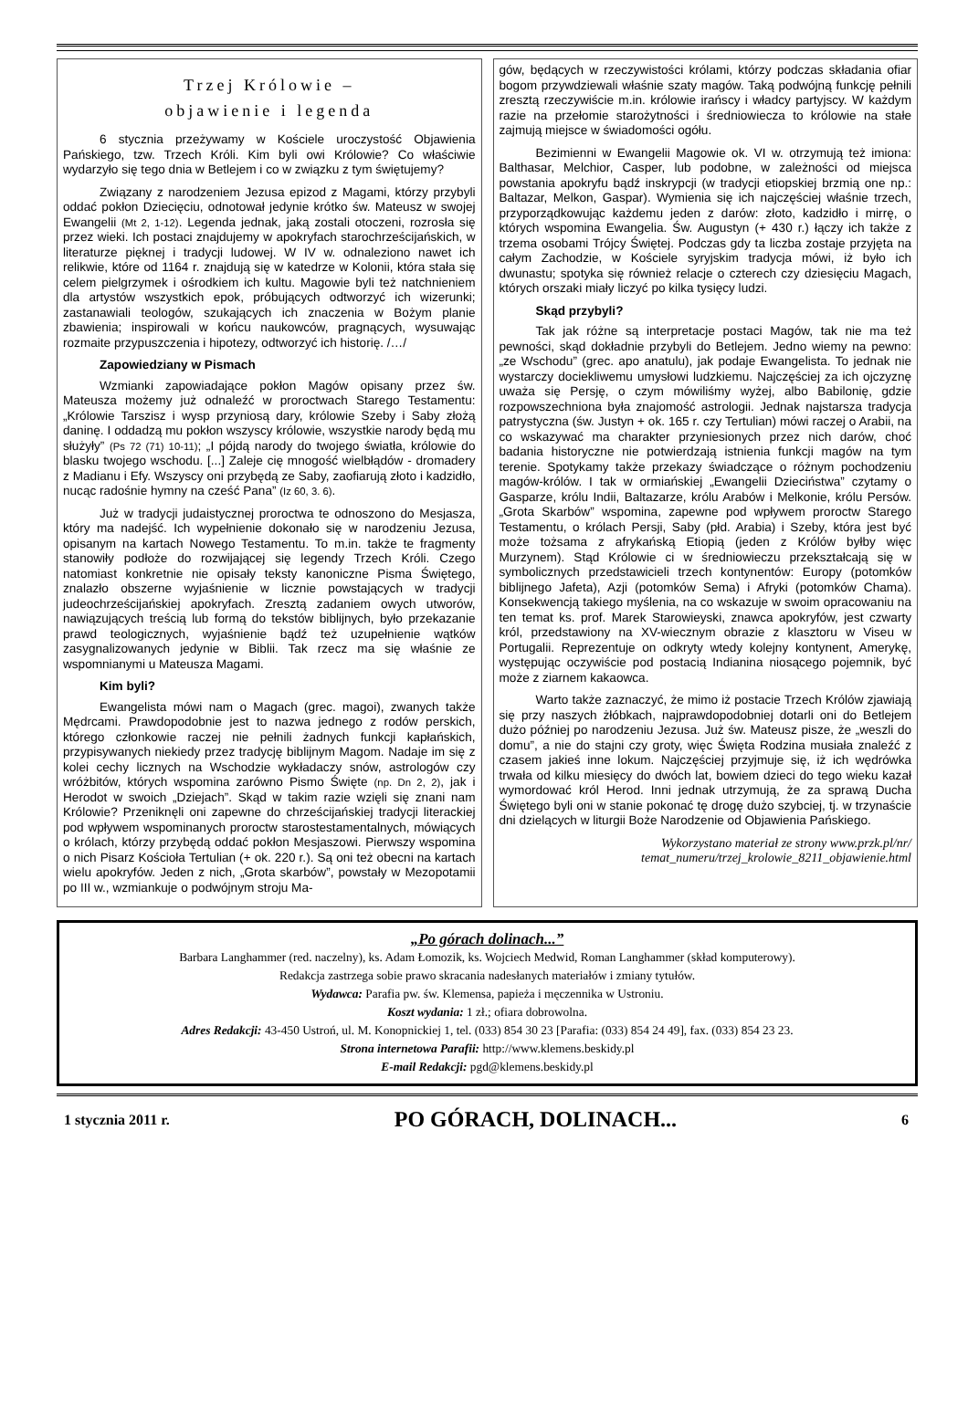Trzej Królowie –
objawienie i legenda
6 stycznia przeżywamy w Kościele uroczystość Objawienia Pańskiego, tzw. Trzech Króli. Kim byli owi Królowie? Co właściwie wydarzyło się tego dnia w Betlejem i co w związku z tym świętujemy?
Związany z narodzeniem Jezusa epizod z Magami, którzy przybyli oddać pokłon Dziecięciu, odnotował jedynie krótko św. Mateusz w swojej Ewangelii (Mt 2, 1-12). Legenda jednak, jaką zostali otoczeni, rozrosła się przez wieki. Ich postaci znajdujemy w apokryfach starochrześcijańskich, w literaturze pięknej i tradycji ludowej. W IV w. odnaleziono nawet ich relikwie, które od 1164 r. znajdują się w katedrze w Kolonii, która stała się celem pielgrzymek i ośrodkiem ich kultu. Magowie byli też natchnieniem dla artystów wszystkich epok, próbujących odtworzyć ich wizerunki; zastanawiali teologów, szukających ich znaczenia w Bożym planie zbawienia; inspirowali w końcu naukowców, pragnących, wysuwając rozmaite przypuszczenia i hipotezy, odtworzyć ich historię. /…/
Zapowiedziany w Pismach
Wzmianki zapowiadające pokłon Magów opisany przez św. Mateusza możemy już odnaleźć w proroctwach Starego Testamentu: „Królowie Tarszisz i wysp przyniosą dary, królowie Szeby i Saby złożą daninę. I oddadzą mu pokłon wszyscy królowie, wszystkie narody będą mu służyły” (Ps 72 (71) 10-11); „I pójdą narody do twojego światła, królowie do blasku twojego wschodu. [...] Zaleje cię mnogość wielbłądów - dromadery z Madianu i Efy. Wszyscy oni przybędą ze Saby, zaofiarują złoto i kadzidło, nucąc radośnie hymny na cześć Pana” (Iz 60, 3. 6).
Już w tradycji judaistycznej proroctwa te odnoszono do Mesjasza, który ma nadejść. Ich wypełnienie dokonało się w narodzeniu Jezusa, opisanym na kartach Nowego Testamentu. To m.in. także te fragmenty stanowiły podłoże do rozwijającej się legendy Trzech Króli. Czego natomiast konkretnie nie opisały teksty kanoniczne Pisma Świętego, znalazło obszerne wyjaśnienie w licznie powstających w tradycji judeochrześcijańskiej apokryfach. Zresztą zadaniem owych utworów, nawiązujących treścią lub formą do tekstów biblijnych, było przekazanie prawd teologicznych, wyjaśnienie bądź też uzupełnienie wątków zasygnalizowanych jedynie w Biblii. Tak rzecz ma się właśnie ze wspomnianymi u Mateusza Magami.
Kim byli?
Ewangelista mówi nam o Magach (grec. magoi), zwanych także Mędrcami. Prawdopodobnie jest to nazwa jednego z rodów perskich, którego członkowie raczej nie pełnili żadnych funkcji kapłańskich, przypisywanych niekiedy przez tradycję biblijnym Magom. Nadaje im się z kolei cechy licznych na Wschodzie wykładaczy snów, astrologów czy wróżbitów, których wspomina zarówno Pismo Święte (np. Dn 2, 2), jak i Herodot w swoich „Dziejach”. Skąd w takim razie wzięli się znani nam Królowie? Przeniknęli oni zapewne do chrześcijańskiej tradycji literackiej pod wpływem wspominanych proroctw starostestamentalnych, mówiących o królach, którzy przybędą oddać pokłon Mesjaszowi. Pierwszy wspomina o nich Pisarz Kościoła Tertulian (+ ok. 220 r.). Są oni też obecni na kartach wielu apokryfów. Jeden z nich, „Grota skarbów”, powstały w Mezopotamii po III w., wzmiankuje o podwójnym stroju Ma-
gów, będących w rzeczywistości królami, którzy podczas składania ofiar bogom przywdziewali właśnie szaty magów. Taką podwójną funkcję pełnili zresztą rzeczywiście m.in. królowie irańscy i władcy partyjscy. W każdym razie na przełomie starożytności i średniowiecza to królowie na stałe zajmują miejsce w świadomości ogółu.
Bezimienni w Ewangelii Magowie ok. VI w. otrzymują też imiona: Balthasar, Melchior, Casper, lub podobne, w zależności od miejsca powstania apokryfu bądź inskrypcji (w tradycji etiopskiej brzmią one np.: Baltazar, Melkon, Gaspar). Wymienia się ich najczęściej właśnie trzech, przyporządkowując każdemu jeden z darów: złoto, kadzidło i mirrę, o których wspomina Ewangelia. Św. Augustyn (+ 430 r.) łączy ich także z trzema osobami Trójcy Świętej. Podczas gdy ta liczba zostaje przyjęta na całym Zachodzie, w Kościele syryjskim tradycja mówi, iż było ich dwunastu; spotyka się również relacje o czterech czy dziesięciu Magach, których orszaki miały liczyć po kilka tysięcy ludzi.
Skąd przybyli?
Tak jak różne są interpretacje postaci Magów, tak nie ma też pewności, skąd dokładnie przybyli do Betlejem. Jedno wiemy na pewno: „ze Wschodu” (grec. apo anatulu), jak podaje Ewangelista. To jednak nie wystarczy dociekliwemu umysłowi ludzkiemu. Najczęściej za ich ojczyznę uważa się Persję, o czym mówiliśmy wyżej, albo Babilonię, gdzie rozpowszechniona była znajomość astrologii. Jednak najstarsza tradycja patrystyczna (św. Justyn + ok. 165 r. czy Tertulian) mówi raczej o Arabii, na co wskazywać ma charakter przyniesionych przez nich darów, choć badania historyczne nie potwierdzają istnienia funkcji magów na tym terenie. Spotykamy także przekazy świadczące o różnym pochodzeniu magów-królów. I tak w ormiańskiej „Ewangelii Dzieciństwa” czytamy o Gasparze, królu Indii, Baltazarze, królu Arabów i Melkonie, królu Persów. „Grota Skarbów” wspomina, zapewne pod wpływem proroctw Starego Testamentu, o królach Persji, Saby (płd. Arabia) i Szeby, która jest być może tożsama z afrykańską Etiopią (jeden z Królów byłby więc Murzynem). Stąd Królowie ci w średniowieczu przekształcają się w symbolicznych przedstawicieli trzech kontynentów: Europy (potomków biblijnego Jafeta), Azji (potomków Sema) i Afryki (potomków Chama). Konsekwencją takiego myślenia, na co wskazuje w swoim opracowaniu na ten temat ks. prof. Marek Starowieyski, znawca apokryfów, jest czwarty król, przedstawiony na XV-wiecznym obrazie z klasztoru w Viseu w Portugalii. Reprezentuje on odkryty wtedy kolejny kontynent, Amerykę, występując oczywiście pod postacią Indianina niosącego pojemnik, być może z ziarnem kakaowca.
Warto także zaznaczyć, że mimo iż postacie Trzech Królów zjawiają się przy naszych żłóbkach, najprawdopodobniej dotarli oni do Betlejem dużo później po narodzeniu Jezusa. Już św. Mateusz pisze, że „weszli do domu”, a nie do stajni czy groty, więc Święta Rodzina musiała znaleźć z czasem jakieś inne lokum. Najczęściej przyjmuje się, iż ich wędrówka trwała od kilku miesięcy do dwóch lat, bowiem dzieci do tego wieku kazał wymordować król Herod. Inni jednak utrzymują, że za sprawą Ducha Świętego byli oni w stanie pokonać tę drogę dużo szybciej, tj. w trzynaście dni dzielących w liturgii Boże Narodzenie od Objawienia Pańskiego.
Wykorzystano materiał ze strony www.przk.pl/nr/
temat_numeru/trzej_krolowie_8211_objawienie.html
„Po górach dolinach...”
Barbara Langhammer (red. naczelny), ks. Adam Łomozik, ks. Wojciech Medwid, Roman Langhammer (skład komputerowy).
Redakcja zastrzega sobie prawo skracania nadesłanych materiałów i zmiany tytułów.
Wydawca: Parafia pw. św. Klemensa, papieża i męczennika w Ustroniu.
Koszt wydania: 1 zł.; ofiara dobrowolna.
Adres Redakcji: 43-450 Ustroń, ul. M. Konopnickiej 1, tel. (033) 854 30 23 [Parafia: (033) 854 24 49], fax. (033) 854 23 23.
Strona internetowa Parafii: http://www.klemens.beskidy.pl
E-mail Redakcji: pgd@klemens.beskidy.pl
1 stycznia 2011 r. PO GÓRACH, DOLINACH... 6